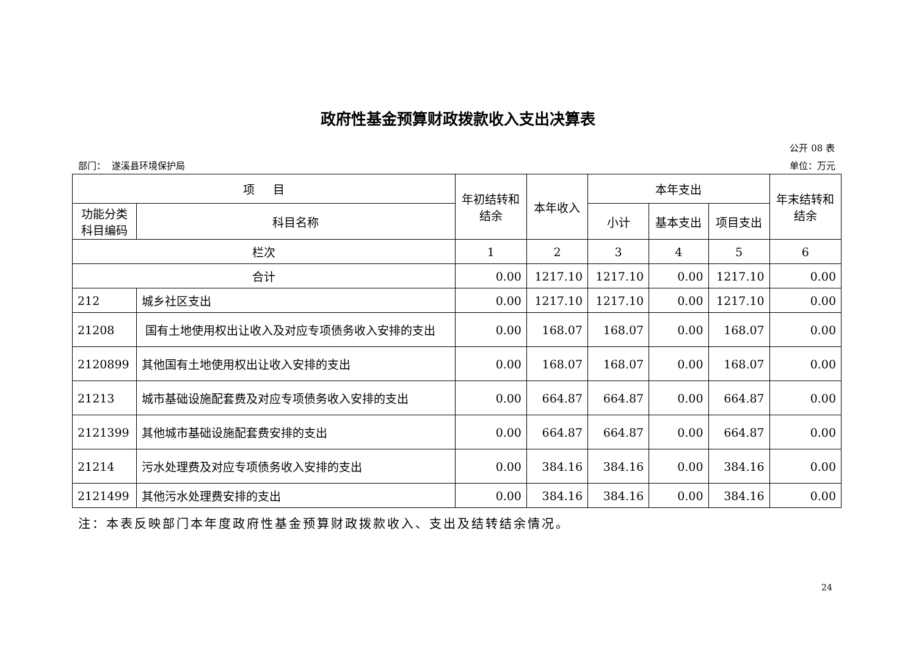政府性基金预算财政拨款收入支出决算表
公开 08 表
部门： 遂溪县环境保护局 单位：万元
| 项 目 | | 年初结转和 结余 | 本年收入 | 本年支出 | | | 年末结转和 结余 |
| --- | --- | --- | --- | --- | --- | --- | --- |
| 功能分类 科目编码 | 科目名称 | | | 小计 | 基本支出 | 项目支出 | |
| 栏次 | | 1 | 2 | 3 | 4 | 5 | 6 |
| 合计 | | 0.00 | 1217.10 | 1217.10 | 0.00 | 1217.10 | 0.00 |
| 212 | 城乡社区支出 | 0.00 | 1217.10 | 1217.10 | 0.00 | 1217.10 | 0.00 |
| 21208 | 国有土地使用权出让收入及对应专项债务收入安排的支出 | 0.00 | 168.07 | 168.07 | 0.00 | 168.07 | 0.00 |
| 2120899 | 其他国有土地使用权出让收入安排的支出 | 0.00 | 168.07 | 168.07 | 0.00 | 168.07 | 0.00 |
| 21213 | 城市基础设施配套费及对应专项债务收入安排的支出 | 0.00 | 664.87 | 664.87 | 0.00 | 664.87 | 0.00 |
| 2121399 | 其他城市基础设施配套费安排的支出 | 0.00 | 664.87 | 664.87 | 0.00 | 664.87 | 0.00 |
| 21214 | 污水处理费及对应专项债务收入安排的支出 | 0.00 | 384.16 | 384.16 | 0.00 | 384.16 | 0.00 |
| 2121499 | 其他污水处理费安排的支出 | 0.00 | 384.16 | 384.16 | 0.00 | 384.16 | 0.00 |
注：本表反映部门本年度政府性基金预算财政拨款收入、支出及结转结余情况。
24